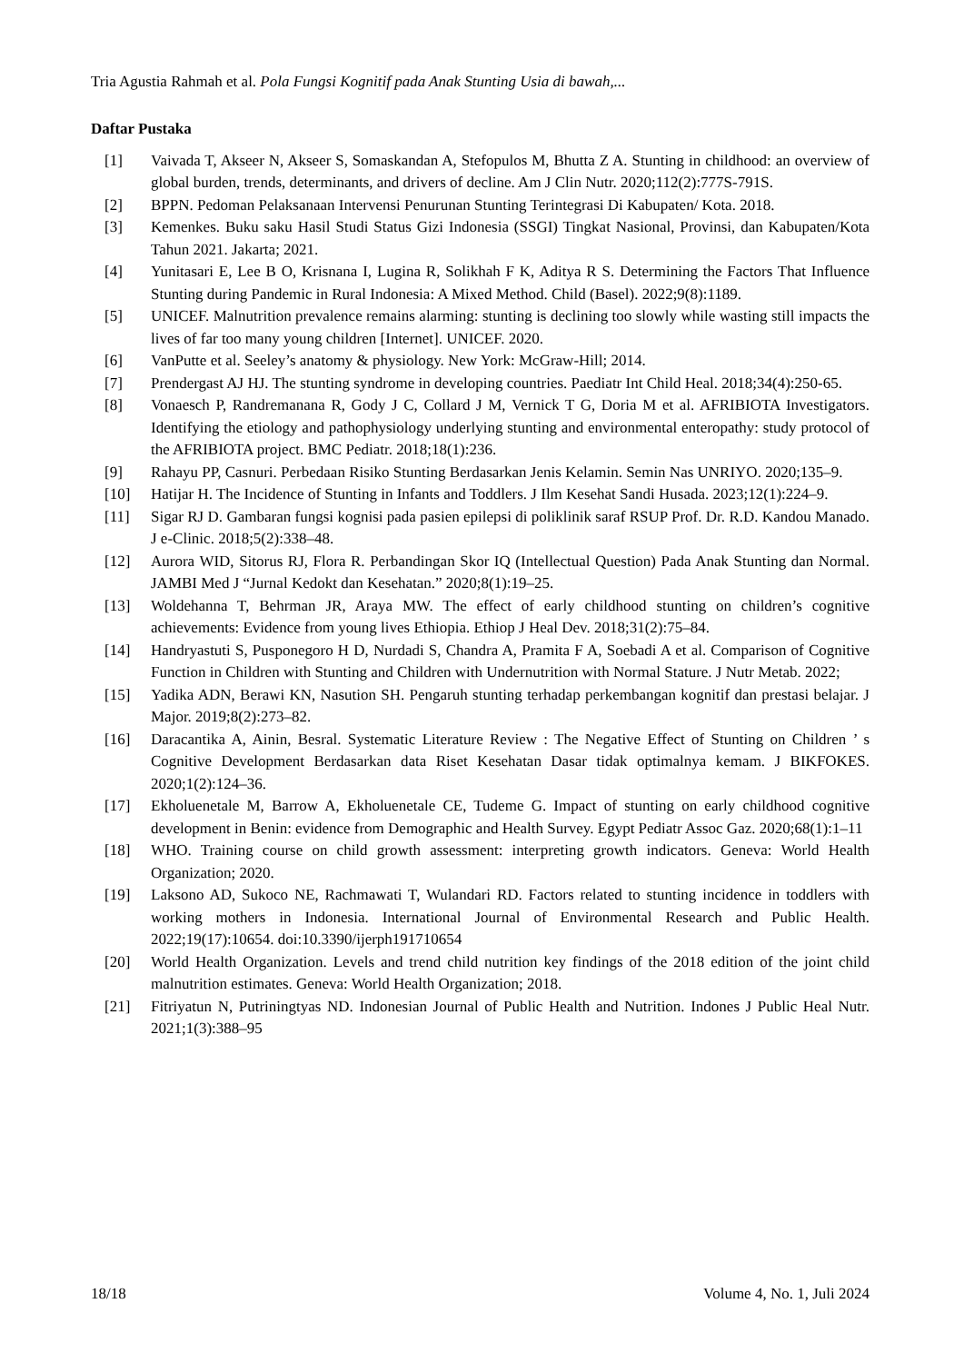Tria Agustia Rahmah et al. Pola Fungsi Kognitif pada Anak Stunting Usia di bawah,...
Daftar Pustaka
[1] Vaivada T, Akseer N, Akseer S, Somaskandan A, Stefopulos M, Bhutta Z A. Stunting in childhood: an overview of global burden, trends, determinants, and drivers of decline. Am J Clin Nutr. 2020;112(2):777S-791S.
[2] BPPN. Pedoman Pelaksanaan Intervensi Penurunan Stunting Terintegrasi Di Kabupaten/ Kota. 2018.
[3] Kemenkes. Buku saku Hasil Studi Status Gizi Indonesia (SSGI) Tingkat Nasional, Provinsi, dan Kabupaten/Kota Tahun 2021. Jakarta; 2021.
[4] Yunitasari E, Lee B O, Krisnana I, Lugina R, Solikhah F K, Aditya R S. Determining the Factors That Influence Stunting during Pandemic in Rural Indonesia: A Mixed Method. Child (Basel). 2022;9(8):1189.
[5] UNICEF. Malnutrition prevalence remains alarming: stunting is declining too slowly while wasting still impacts the lives of far too many young children [Internet]. UNICEF. 2020.
[6] VanPutte et al. Seeley’s anatomy & physiology. New York: McGraw-Hill; 2014.
[7] Prendergast AJ HJ. The stunting syndrome in developing countries. Paediatr Int Child Heal. 2018;34(4):250-65.
[8] Vonaesch P, Randremanana R, Gody J C, Collard J M, Vernick T G, Doria M et al. AFRIBIOTA Investigators. Identifying the etiology and pathophysiology underlying stunting and environmental enteropathy: study protocol of the AFRIBIOTA project. BMC Pediatr. 2018;18(1):236.
[9] Rahayu PP, Casnuri. Perbedaan Risiko Stunting Berdasarkan Jenis Kelamin. Semin Nas UNRIYO. 2020;135–9.
[10] Hatijar H. The Incidence of Stunting in Infants and Toddlers. J Ilm Kesehat Sandi Husada. 2023;12(1):224–9.
[11] Sigar RJ D. Gambaran fungsi kognisi pada pasien epilepsi di poliklinik saraf RSUP Prof. Dr. R.D. Kandou Manado. J e-Clinic. 2018;5(2):338–48.
[12] Aurora WID, Sitorus RJ, Flora R. Perbandingan Skor IQ (Intellectual Question) Pada Anak Stunting dan Normal. JAMBI Med J “Jurnal Kedokt dan Kesehatan.” 2020;8(1):19–25.
[13] Woldehanna T, Behrman JR, Araya MW. The effect of early childhood stunting on children’s cognitive achievements: Evidence from young lives Ethiopia. Ethiop J Heal Dev. 2018;31(2):75–84.
[14] Handryastuti S, Pusponegoro H D, Nurdadi S, Chandra A, Pramita F A, Soebadi A et al. Comparison of Cognitive Function in Children with Stunting and Children with Undernutrition with Normal Stature. J Nutr Metab. 2022;
[15] Yadika ADN, Berawi KN, Nasution SH. Pengaruh stunting terhadap perkembangan kognitif dan prestasi belajar. J Major. 2019;8(2):273–82.
[16] Daracantika A, Ainin, Besral. Systematic Literature Review : The Negative Effect of Stunting on Children ’ s Cognitive Development Berdasarkan data Riset Kesehatan Dasar tidak optimalnya kemam. J BIKFOKES. 2020;1(2):124–36.
[17] Ekholuenetale M, Barrow A, Ekholuenetale CE, Tudeme G. Impact of stunting on early childhood cognitive development in Benin: evidence from Demographic and Health Survey. Egypt Pediatr Assoc Gaz. 2020;68(1):1–11
[18] WHO. Training course on child growth assessment: interpreting growth indicators. Geneva: World Health Organization; 2020.
[19] Laksono AD, Sukoco NE, Rachmawati T, Wulandari RD. Factors related to stunting incidence in toddlers with working mothers in Indonesia. International Journal of Environmental Research and Public Health. 2022;19(17):10654. doi:10.3390/ijerph191710654
[20] World Health Organization. Levels and trend child nutrition key findings of the 2018 edition of the joint child malnutrition estimates. Geneva: World Health Organization; 2018.
[21] Fitriyatun N, Putriningtyas ND. Indonesian Journal of Public Health and Nutrition. Indones J Public Heal Nutr. 2021;1(3):388–95
18/18 Volume 4, No. 1, Juli 2024